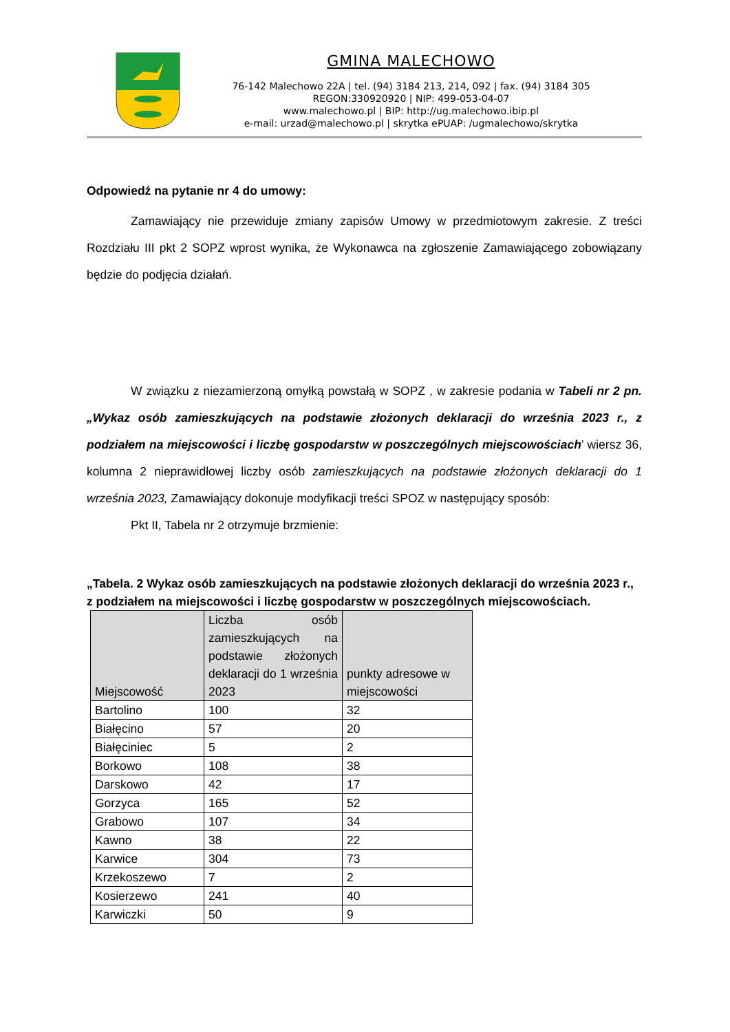GMINA MALECHOWO
76-142 Malechowo 22A | tel. (94) 3184 213, 214, 092 | fax. (94) 3184 305
REGON:330920920 | NIP: 499-053-04-07
www.malechowo.pl | BIP: http://ug.malechowo.ibip.pl
e-mail: urzad@malechowo.pl | skrytka ePUAP: /ugmalechowo/skrytka
Odpowiedź na pytanie nr 4 do umowy:
Zamawiający nie przewiduje zmiany zapisów Umowy w przedmiotowym zakresie. Z treści Rozdziału III pkt 2 SOPZ wprost wynika, że Wykonawca na zgłoszenie Zamawiającego zobowiązany będzie do podjęcia działań.
W związku z niezamierzoną omyłką powstałą w SOPZ , w zakresie podania w Tabeli nr 2 pn. „Wykaz osób zamieszkujących na podstawie złożonych deklaracji do września 2023 r., z podziałem na miejscowości i liczbę gospodarstw w poszczególnych miejscowościach’ wiersz 36, kolumna 2 nieprawidłowej liczby osób zamieszkujących na podstawie złożonych deklaracji do 1 września 2023, Zamawiający dokonuje modyfikacji treści SPOZ w następujący sposób:
Pkt II, Tabela nr 2 otrzymuje brzmienie:
„Tabela. 2 Wykaz osób zamieszkujących na podstawie złożonych deklaracji do września 2023 r., z podziałem na miejscowości i liczbę gospodarstw w poszczególnych miejscowościach.
| Miejscowość | Liczba osób zamieszkujących na podstawie złożonych deklaracji do 1 września 2023 | punkty adresowe w miejscowości |
| --- | --- | --- |
| Bartolino | 100 | 32 |
| Białęcino | 57 | 20 |
| Białęciniec | 5 | 2 |
| Borkowo | 108 | 38 |
| Darskowo | 42 | 17 |
| Gorzyca | 165 | 52 |
| Grabowo | 107 | 34 |
| Kawno | 38 | 22 |
| Karwice | 304 | 73 |
| Krzekoszewo | 7 | 2 |
| Kosierzewo | 241 | 40 |
| Karwiczki | 50 | 9 |